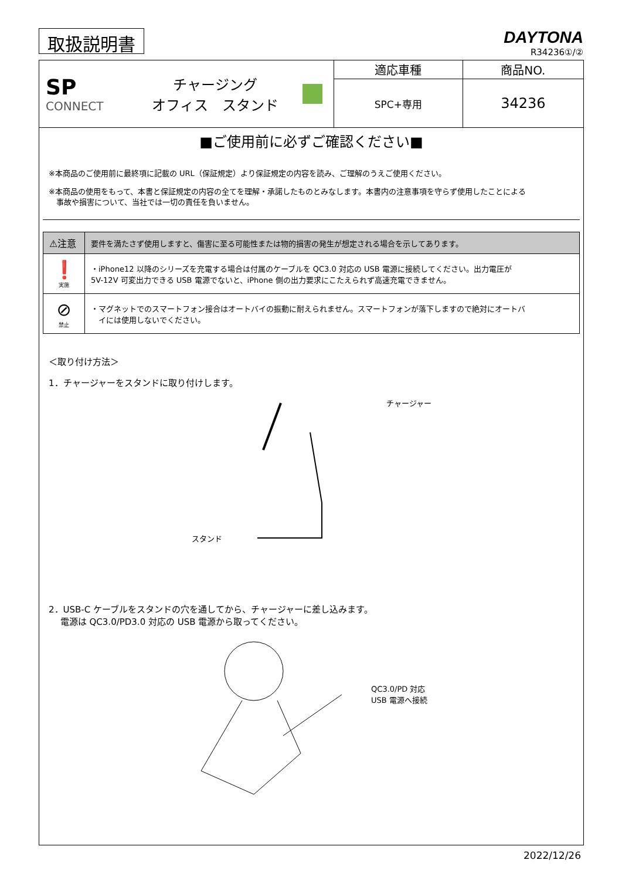取扱説明書
DAYTONA
R34236①/②
| SP CONNECT チャージング オフィス スタンド | 適応車種 | 商品NO. |
| | SPC+専用 | 34236 |
■ご使用前に必ずご確認ください■
※本商品のご使用前に最終項に記載の URL（保証規定）より保証規定の内容を読み、ご理解のうえご使用ください。
※本商品の使用をもって、本書と保証規定の内容の全てを理解・承諾したものとみなします。本書内の注意事項を守らず使用したことによる
　事故や損害について、当社では一切の責任を負いません。
| ⚠注意 | 要件を満たさず使用しますと、傷害に至る可能性または物的損害の発生が想定される場合を示してあります。 |
| ❗ 実施 | ・iPhone12 以降のシリーズを充電する場合は付属のケーブルを QC3.0 対応の USB 電源に接続してください。出力電圧が 5V-12V 可変出力できる USB 電源でないと、iPhone 側の出力要求にこたえられず高速充電できません。 |
| ⊘ 禁止 | ・マグネットでのスマートフォン接合はオートバイの振動に耐えられません。スマートフォンが落下しますので絶対にオートバ イには使用しないでください。 |
＜取り付け方法＞
1．チャージャーをスタンドに取り付けします。
スタンド チャージャー
2．USB-C ケーブルをスタンドの穴を通してから、チャージャーに差し込みます。
　 電源は QC3.0/PD3.0 対応の USB 電源から取ってください。
QC3.0/PD 対応
USB 電源へ接続
2022/12/26